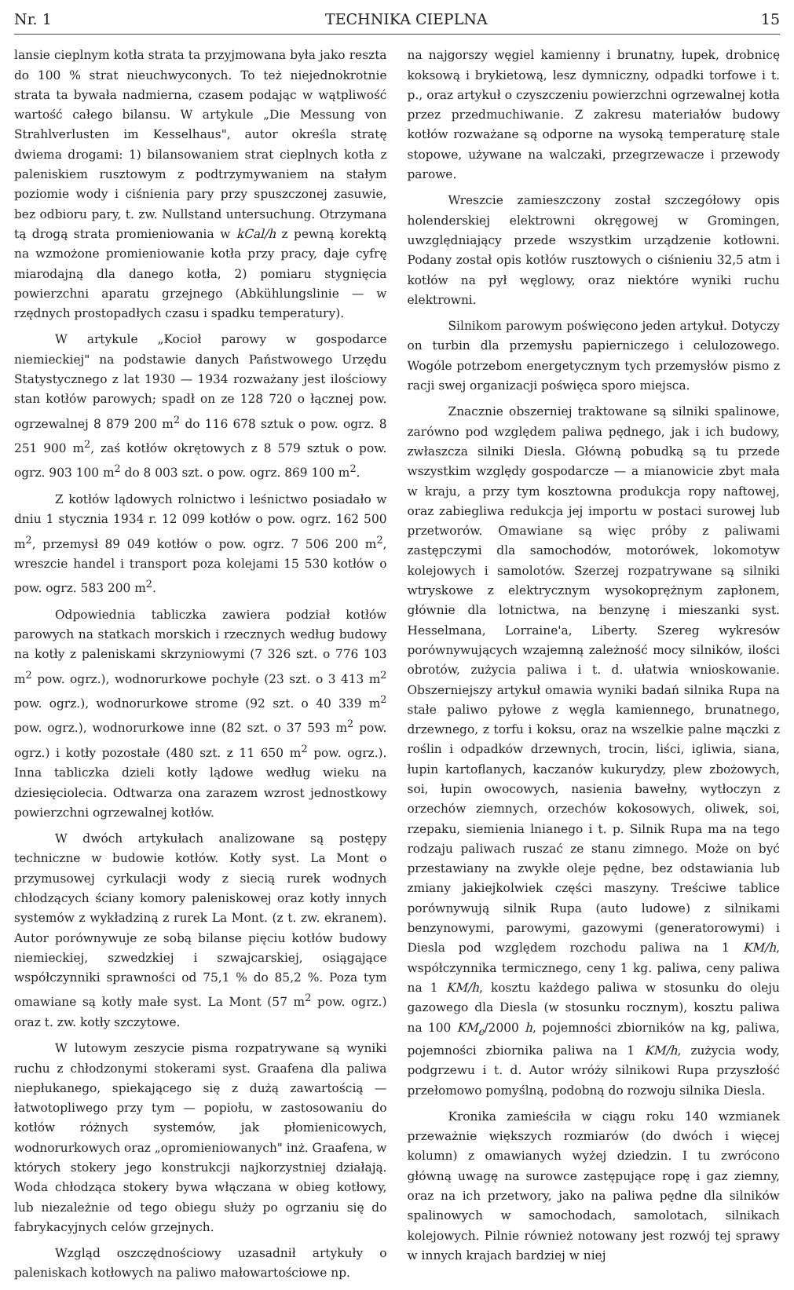Nr. 1 TECHNIKA CIEPLNA 15
lansie cieplnym kotła strata ta przyjmowana była jako reszta do 100 % strat nieuchwyconych. To też niejednokrotnie strata ta bywała nadmierna, czasem podając w wątpliwość wartość całego bilansu. W artykule „Die Messung von Strahlverlusten im Kesselhaus", autor określa stratę dwiema drogami: 1) bilansowaniem strat cieplnych kotła z paleniskiem rusztowym z podtrzymywaniem na stałym poziomie wody i ciśnienia pary przy spuszczonej zasuwie, bez odbioru pary, t. zw. Nullstand untersuchung. Otrzymana tą drogą strata promieniowania w kCal/h z pewną korektą na wzmożone promieniowanie kotła przy pracy, daje cyfrę miarodajną dla danego kotła, 2) pomiaru stygnięcia powierzchni aparatu grzejnego (Abkühlungslinie — w rzędnych prostopadłych czasu i spadku temperatury).
W artykule „Kocioł parowy w gospodarce niemieckiej" na podstawie danych Państwowego Urzędu Statystycznego z lat 1930 — 1934 rozważany jest ilościowy stan kotłów parowych; spadł on ze 128 720 o łącznej pow. ogrzewalnej 8 879 200 m<sup>2</sup> do 116 678 sztuk o pow. ogrz. 8 251 900 m<sup>2</sup>, zaś kotłów okrętowych z 8 579 sztuk o pow. ogrz. 903 100 m<sup>2</sup> do 8 003 szt. o pow. ogrz. 869 100 m<sup>2</sup>.
Z kotłów lądowych rolnictwo i leśnictwo posiadało w dniu 1 stycznia 1934 r. 12 099 kotłów o pow. ogrz. 162 500 m<sup>2</sup>, przemysł 89 049 kotłów o pow. ogrz. 7 506 200 m<sup>2</sup>, wreszcie handel i transport poza kolejami 15 530 kotłów o pow. ogrz. 583 200 m<sup>2</sup>.
Odpowiednia tabliczka zawiera podział kotłów parowych na statkach morskich i rzecznych według budowy na kotły z paleniskami skrzyniowymi (7 326 szt. o 776 103 m<sup>2</sup> pow. ogrz.), wodnorurkowe pochyłe (23 szt. o 3 413 m<sup>2</sup> pow. ogrz.), wodnorurkowe strome (92 szt. o 40 339 m<sup>2</sup> pow. ogrz.), wodnorurkowe inne (82 szt. o 37 593 m<sup>2</sup> pow. ogrz.) i kotły pozostałe (480 szt. z 11 650 m<sup>2</sup> pow. ogrz.). Inna tabliczka dzieli kotły lądowe według wieku na dziesięciolecia. Odtwarza ona zarazem wzrost jednostkowy powierzchni ogrzewalnej kotłów.
W dwóch artykułach analizowane są postępy techniczne w budowie kotłów. Kotły syst. La Mont o przymusowej cyrkulacji wody z siecią rurek wodnych chłodzących ściany komory paleniskowej oraz kotły innych systemów z wykładziną z rurek La Mont. (z t. zw. ekranem). Autor porównywuje ze sobą bilanse pięciu kotłów budowy niemieckiej, szwedzkiej i szwajcarskiej, osiągające współczynniki sprawności od 75,1 % do 85,2 %. Poza tym omawiane są kotły małe syst. La Mont (57 m<sup>2</sup> pow. ogrz.) oraz t. zw. kotły szczytowe.
W lutowym zeszycie pisma rozpatrywane są wyniki ruchu z chłodzonymi stokerami syst. Graafena dla paliwa niepłukanego, spiekającego się z dużą zawartością — łatwotopliwego przy tym — popiołu, w zastosowaniu do kotłów różnych systemów, jak płomienicowych, wodnorurkowych oraz „opromieniowanych" inż. Graafena, w których stokery jego konstrukcji najkorzystniej działają. Woda chłodząca stokery bywa włączana w obieg kotłowy, lub niezależnie od tego obiegu służy po ogrzaniu się do fabrykacyjnych celów grzejnych.
Wzgląd oszczędnościowy uzasadnił artykuły o paleniskach kotłowych na paliwo małowartościowe np.
na najgorszy węgiel kamienny i brunatny, łupek, drobnicę koksową i brykietową, lesz dymniczny, odpadki torfowe i t. p., oraz artykuł o czyszczeniu powierzchni ogrzewalnej kotła przez przedmuchiwanie. Z zakresu materiałów budowy kotłów rozważane są odporne na wysoką temperaturę stale stopowe, używane na walczaki, przegrzewacze i przewody parowe.
Wreszcie zamieszczony został szczegółowy opis holenderskiej elektrowni okręgowej w Gromingen, uwzględniający przede wszystkim urządzenie kotłowni. Podany został opis kotłów rusztowych o ciśnieniu 32,5 atm i kotłów na pył węglowy, oraz niektóre wyniki ruchu elektrowni.
Silnikom parowym poświęcono jeden artykuł. Dotyczy on turbin dla przemysłu papierniczego i celulozowego. Wogóle potrzebom energetycznym tych przemysłów pismo z racji swej organizacji poświęca sporo miejsca.
Znacznie obszerniej traktowane są silniki spalinowe, zarówno pod względem paliwa pędnego, jak i ich budowy, zwłaszcza silniki Diesla. Główną pobudką są tu przede wszystkim względy gospodarcze — a mianowicie zbyt mała w kraju, a przy tym kosztowna produkcja ropy naftowej, oraz zabiegliwa redukcja jej importu w postaci surowej lub przetworów. Omawiane są więc próby z paliwami zastępczymi dla samochodów, motorówek, lokomotyw kolejowych i samolotów. Szerzej rozpatrywane są silniki wtryskowe z elektrycznym wysokoprężnym zapłonem, głównie dla lotnictwa, na benzynę i mieszanki syst. Hesselmana, Lorraine'a, Liberty. Szereg wykresów porównywujących wzajemną zależność mocy silników, ilości obrotów, zużycia paliwa i t. d. ułatwia wnioskowanie. Obszerniejszy artykuł omawia wyniki badań silnika Rupa na stałe paliwo pyłowe z węgla kamiennego, brunatnego, drzewnego, z torfu i koksu, oraz na wszelkie palne mączki z roślin i odpadków drzewnych, trocin, liści, igliwia, siana, łupin kartoflanych, kaczanów kukurydzy, plew zbożowych, soi, łupin owocowych, nasienia bawełny, wytłoczyn z orzechów ziemnych, orzechów kokosowych, oliwek, soi, rzepaku, siemienia lnianego i t. p. Silnik Rupa ma na tego rodzaju paliwach ruszać ze stanu zimnego. Może on być przestawiany na zwykłe oleje pędne, bez odstawiania lub zmiany jakiejkolwiek części maszyny. Treściwe tablice porównywują silnik Rupa (auto ludowe) z silnikami benzynowymi, parowymi, gazowymi (generatorowymi) i Diesla pod względem rozchodu paliwa na 1 KM/h, współczynnika termicznego, ceny 1 kg. paliwa, ceny paliwa na 1 KM/h, kosztu każdego paliwa w stosunku do oleju gazowego dla Diesla (w stosunku rocznym), kosztu paliwa na 100 KM<sub>e</sub>/2000 h, pojemności zbiorników na kg, paliwa, pojemności zbiornika paliwa na 1 KM/h, zużycia wody, podgrzewu i t. d. Autor wróży silnikowi Rupa przyszłość przełomowo pomyślną, podobną do rozwoju silnika Diesla.
Kronika zamieściła w ciągu roku 140 wzmianek przeważnie większych rozmiarów (do dwóch i więcej kolumn) z omawianych wyżej dziedzin. I tu zwrócono główną uwagę na surowce zastępujące ropę i gaz ziemny, oraz na ich przetwory, jako na paliwa pędne dla silników spalinowych w samochodach, samolotach, silnikach kolejowych. Pilnie również notowany jest rozwój tej sprawy w innych krajach bardziej w niej